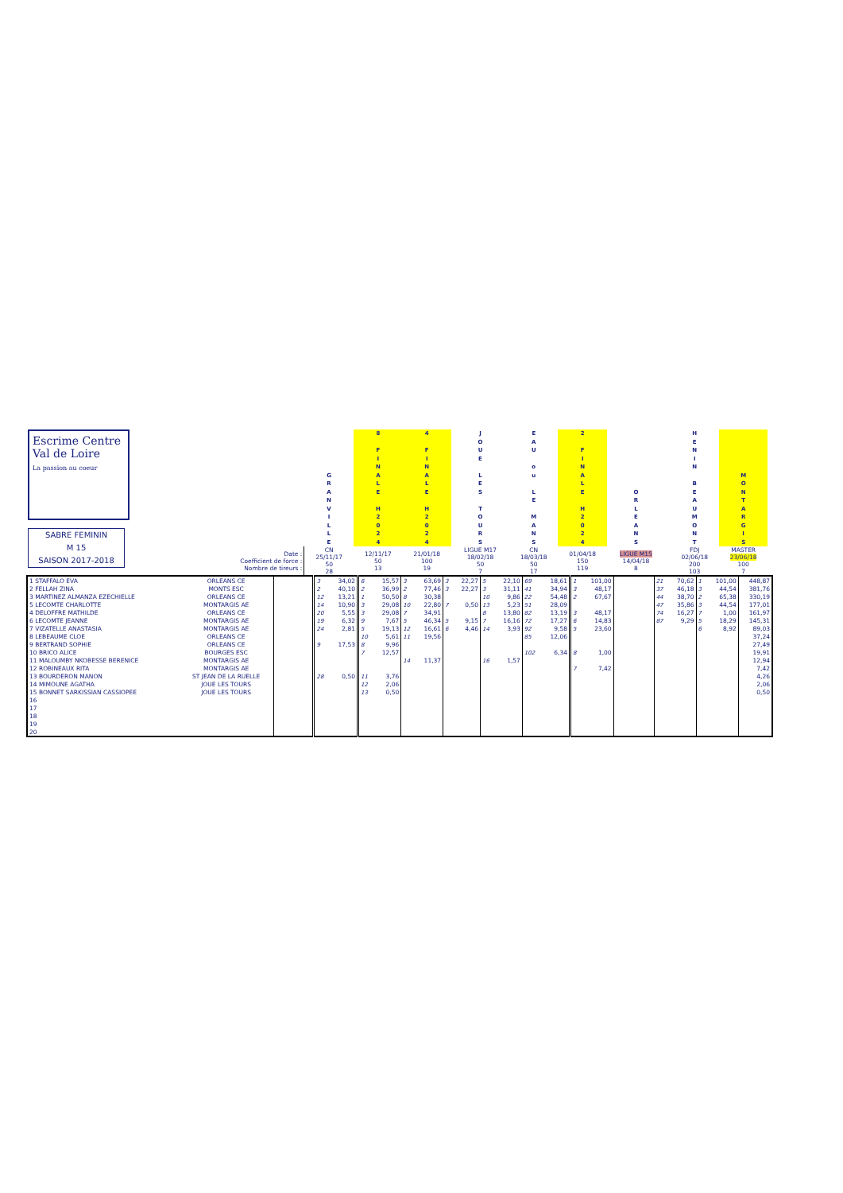| Escrime Centre Val de Loire La passion au coeur SABRE FEMININ M 15 SAISON 2017-2018 | | G R A N V I L L E | 8 F I N A L E H 2 0 2 4 | 4 F I N A L E H 2 0 2 4 | J O U E L E S T O U R S | E A U o u L E M A N S | 2 F I N A L E H 2 0 2 4 | O R L E A N S | | H E N I N B E A U M O N T | M O N T A R G I S | |
| | Date : Coefficient de force : Nombre de tireurs : | CN 25/11/17 50 28 | 12/11/17 50 13 | 21/01/18 100 19 | LIGUE M17 18/02/18 50 7 | CN 18/03/18 50 17 | 01/04/18 150 119 | LIGUE M15 14/04/18 8 | | FDJ 02/06/18 200 103 | MASTER 23/06/18 100 7 | |
| 1 STAFFALO EVA | ORLEANS CE | | 3 | 34,02 | 6 | 15,57 | 3 | 63,69 | 3 | 22,27 | 5 | 22,10 | 69 | 18,61 | 1 | 101,00 | | 21 | 70,62 | 1 | 101,00 | 448,87 |
| 2 FELLAH ZINA | MONTS ESC | | 2 | 40,10 | 2 | 36,99 | 2 | 77,46 | 3 | 22,27 | 3 | 31,11 | 41 | 34,94 | 3 | 48,17 | | 37 | 46,18 | 3 | 44,54 | 381,76 |
| 3 MARTINEZ ALMANZA EZECHIELLE | ORLEANS CE | | 12 | 13,21 | 1 | 50,50 | 8 | 30,38 | | | 10 | 9,86 | 22 | 54,48 | 2 | 67,67 | | 44 | 38,70 | 2 | 65,38 | 330,19 |
| 5 LECOMTE CHARLOTTE | MONTARGIS AE | | 14 | 10,90 | 3 | 29,08 | 10 | 22,80 | 7 | 0,50 | 13 | 5,23 | 51 | 28,09 | | | | 47 | 35,86 | 3 | 44,54 | 177,01 |
| 4 DELOFFRE MATHILDE | ORLEANS CE | | 20 | 5,55 | 3 | 29,08 | 7 | 34,91 | | | 8 | 13,80 | 82 | 13,19 | 3 | 48,17 | | 74 | 16,27 | 7 | 1,00 | 161,97 |
| 6 LECOMTE JEANNE | MONTARGIS AE | | 19 | 6,32 | 9 | 7,67 | 5 | 46,34 | 5 | 9,15 | 7 | 16,16 | 72 | 17,27 | 6 | 14,83 | | 87 | 9,29 | 5 | 18,29 | 145,31 |
| 7 VIZATELLE ANASTASIA | MONTARGIS AE | | 24 | 2,81 | 5 | 19,13 | 12 | 16,61 | 6 | 4,46 | 14 | 3,93 | 92 | 9,58 | 5 | 23,60 | | | | 6 | 8,92 | 89,03 |
| 8 LEBEAUME CLOE | ORLEANS CE | | | | 10 | 5,61 | 11 | 19,56 | | | | | 85 | 12,06 | | | | | | | | 37,24 |
| 9 BERTRAND SOPHIE | ORLEANS CE | | 9 | 17,53 | 8 | 9,96 | | | | | | | | | | | | | | | | 27,49 |
| 10 BRICO ALICE | BOURGES ESC | | | | 7 | 12,57 | | | | | | | 102 | 6,34 | 8 | 1,00 | | | | | | 19,91 |
| 11 MALOUMBY NKOBESSE BERENICE | MONTARGIS AE | | | | | | 14 | 11,37 | | | 16 | 1,57 | | | | | | | | | | 12,94 |
| 12 ROBINEAUX RITA | MONTARGIS AE | | | | | | | | | | | | | | 7 | 7,42 | | | | | | 7,42 |
| 13 BOURDERON MANON | ST JEAN DE LA RUELLE | | 28 | 0,50 | 11 | 3,76 | | | | | | | | | | | | | | | | 4,26 |
| 14 MIMOUNE AGATHA | JOUE LES TOURS | | | | 12 | 2,06 | | | | | | | | | | | | | | | | 2,06 |
| 15 BONNET SARKISSIAN CASSIOPEE | JOUE LES TOURS | | | | 13 | 0,50 | | | | | | | | | | | | | | | | 0,50 |
| 16 | | | | | | | | | | | | | | | | | | | | | | |
| 17 | | | | | | | | | | | | | | | | | | | | | | |
| 18 | | | | | | | | | | | | | | | | | | | | | | |
| 19 | | | | | | | | | | | | | | | | | | | | | | |
| 20 | | | | | | | | | | | | | | | | | | | | | | |